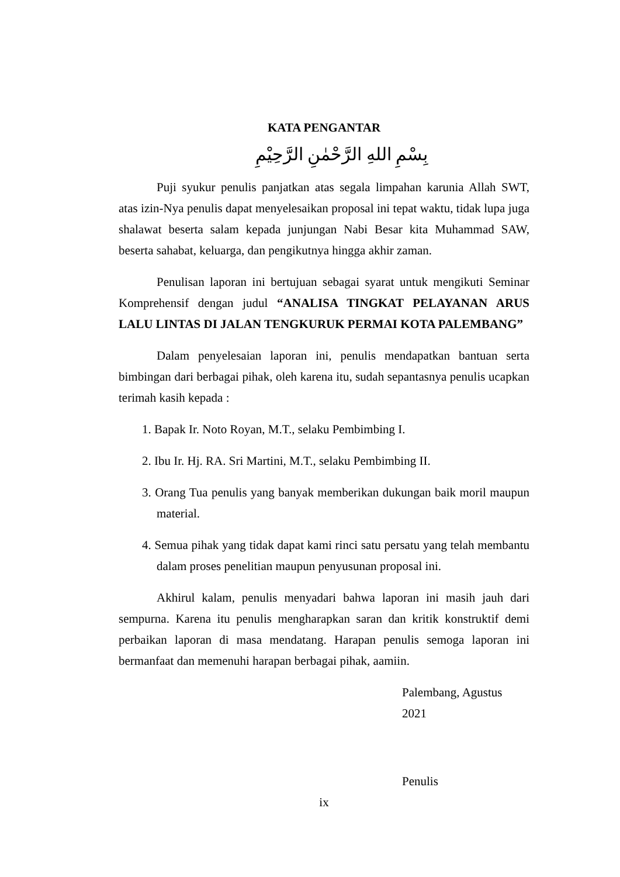KATA PENGANTAR
بِسْمِ اللهِ الرَّحْمٰنِ الرَّحِيْمِ
Puji syukur penulis panjatkan atas segala limpahan karunia Allah SWT, atas izin-Nya penulis dapat menyelesaikan proposal ini tepat waktu, tidak lupa juga shalawat beserta salam kepada junjungan Nabi Besar kita Muhammad SAW, beserta sahabat, keluarga, dan pengikutnya hingga akhir zaman.
Penulisan laporan ini bertujuan sebagai syarat untuk mengikuti Seminar Komprehensif dengan judul “ANALISA TINGKAT PELAYANAN ARUS LALU LINTAS DI JALAN TENGKURUK PERMAI KOTA PALEMBANG”
Dalam penyelesaian laporan ini, penulis mendapatkan bantuan serta bimbingan dari berbagai pihak, oleh karena itu, sudah sepantasnya penulis ucapkan terimah kasih kepada :
1. Bapak Ir. Noto Royan, M.T., selaku Pembimbing I.
2. Ibu Ir. Hj. RA. Sri Martini, M.T., selaku Pembimbing II.
3. Orang Tua penulis yang banyak memberikan dukungan baik moril maupun material.
4. Semua pihak yang tidak dapat kami rinci satu persatu yang telah membantu dalam proses penelitian maupun penyusunan proposal ini.
Akhirul kalam, penulis menyadari bahwa laporan ini masih jauh dari sempurna. Karena itu penulis mengharapkan saran dan kritik konstruktif demi perbaikan laporan di masa mendatang. Harapan penulis semoga laporan ini bermanfaat dan memenuhi harapan berbagai pihak, aamiin.
Palembang, Agustus 2021
Penulis
ix